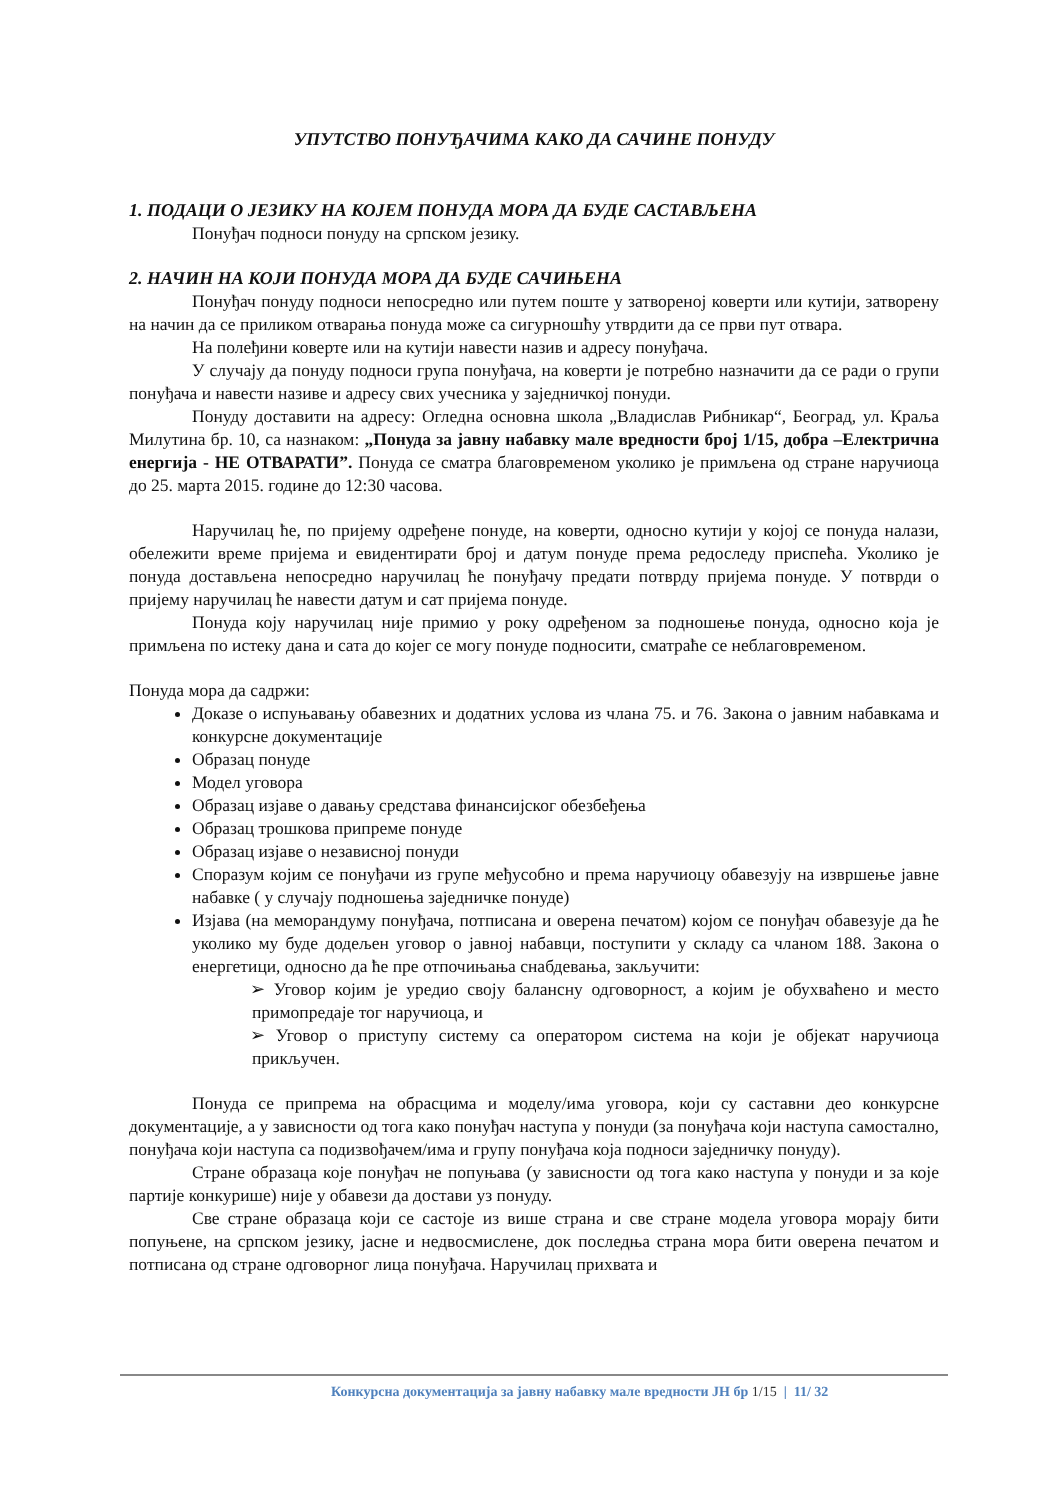УПУТСТВО ПОНУЂАЧИМА КАКО ДА САЧИНЕ ПОНУДУ
1. ПОДАЦИ О ЈЕЗИКУ НА КОЈЕМ ПОНУДА МОРА ДА БУДЕ САСТАВЉЕНА
Понуђач подноси понуду на српском језику.
2. НАЧИН НА КОЈИ ПОНУДА МОРА ДА БУДЕ САЧИЊЕНА
Понуђач понуду подноси непосредно или путем поште у затвореној коверти или кутији, затворену на начин да се приликом отварања понуда може са сигурношћу утврдити да се први пут отвара.
На полеђини коверте или на кутији навести назив и адресу понуђача.
У случају да понуду подноси група понуђача, на коверти је потребно назначити да се ради о групи понуђача и навести називе и адресу свих учесника у заједничкој понуди.
Понуду доставити на адресу: Огледна основна школа „Владислав Рибникар“, Београд, ул. Краља Милутина бр. 10, са назнаком: „Понуда за јавну набавку мале вредности број 1/15, добра –Електрична енергија - НЕ ОТВАРАТИ”. Понуда се сматра благовременом уколико је примљена од стране наручиоца до 25. марта 2015. године до 12:30 часова.
Наручилац ће, по пријему одређене понуде, на коверти, односно кутији у којој се понуда налази, обележити време пријема и евидентирати број и датум понуде према редоследу приспећа. Уколико је понуда достављена непосредно наручилац ће понуђачу предати потврду пријема понуде. У потврди о пријему наручилац ће навести датум и сат пријема понуде.
Понуда коју наручилац није примио у року одређеном за подношење понуда, односно која је примљена по истеку дана и сата до којег се могу понуде подносити, сматраће се неблаговременом.
Понуда мора да садржи:
Доказе о испуњавању обавезних и додатних услова из члана 75. и 76. Закона о јавним набавкама и конкурсне документације
Образац понуде
Модел уговора
Образац изјаве о давању средстава финансијског обезбеђења
Образац трошкова припреме понуде
Образац изјаве о независној понуди
Споразум којим се понуђачи из групе међусобно и према наручиоцу обавезују на извршење јавне набавке ( у случају подношења заједничке понуде)
Изјава (на меморандуму понуђача, потписана и оверена печатом) којом се понуђач обавезује да ће уколико му буде додељен уговор о јавној набавци, поступити у складу са чланом 188. Закона о енергетици, односно да ће пре отпочињања снабдевања, закључити:
➢ Уговор којим је уредио своју балансну одговорност, а којим је обухваћено и место примопредаје тог наручиоца, и
➢ Уговор о приступу систему са оператором система на који је објекат наручиоца прикључен.
Понуда се припрема на обрасцима и моделу/има уговора, који су саставни део конкурсне документације, а у зависности од тога како понуђач наступа у понуди (за понуђача који наступа самостално, понуђача који наступа са подизвођачем/има и групу понуђача која подноси заједничку понуду).
Стране образаца које понуђач не попуњава (у зависности од тога како наступа у понуди и за које партије конкурише) није у обавези да достави уз понуду.
Све стране образаца који се састоје из више страна и све стране модела уговора морају бити попуњене, на српском језику, јасне и недвосмислене, док последња страна мора бити оверена печатом и потписана од стране одговорног лица понуђача. Наручилац прихвата и
Конкурсна документација за јавну набавку мале вредности ЈН бр 1/15 | 11/ 32